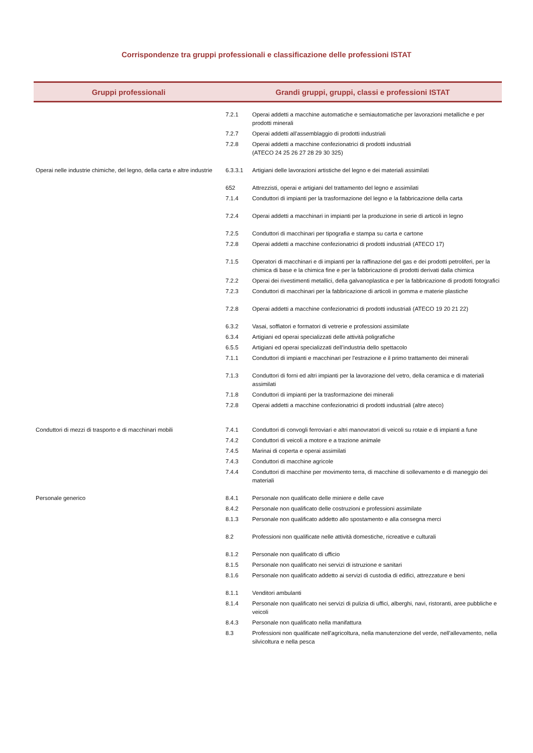Corrispondenze tra gruppi professionali e classificazione delle professioni ISTAT
| Gruppi professionali | Grandi gruppi, gruppi, classi e professioni ISTAT | |
| --- | --- | --- |
| | 7.2.1 | Operai addetti a macchine automatiche e semiautomatiche per lavorazioni metalliche e per prodotti minerali |
| | 7.2.7 | Operai addetti all'assemblaggio di prodotti industriali |
| | 7.2.8 | Operai addetti a macchine confezionatrici di prodotti industriali (ATECO 24 25 26 27 28 29 30 325) |
| Operai nelle industrie chimiche, del legno, della carta e altre industrie | 6.3.3.1 | Artigiani delle lavorazioni artistiche del legno e dei materiali assimilati |
| | 652 | Attrezzisti, operai e artigiani del trattamento del legno e assimilati |
| | 7.1.4 | Conduttori di impianti per la trasformazione del legno e la fabbricazione della carta |
| | 7.2.4 | Operai addetti a macchinari in impianti per la produzione in serie di articoli in legno |
| | 7.2.5 | Conduttori di macchinari per tipografia e stampa su carta e cartone |
| | 7.2.8 | Operai addetti a macchine confezionatrici di prodotti industriali (ATECO 17) |
| | 7.1.5 | Operatori di macchinari e di impianti per la raffinazione del gas e dei prodotti petroliferi, per la chimica di base e la chimica fine e per la fabbricazione di prodotti derivati dalla chimica |
| | 7.2.2 | Operai dei rivestimenti metallici, della galvanoplastica e per la fabbricazione di prodotti fotografici |
| | 7.2.3 | Conduttori di macchinari per la fabbricazione di articoli in gomma e materie plastiche |
| | 7.2.8 | Operai addetti a macchine confezionatrici di prodotti industriali (ATECO 19 20 21 22) |
| | 6.3.2 | Vasai, soffiatori e formatori di vetrerie e professioni assimilate |
| | 6.3.4 | Artigiani ed operai specializzati delle attività poligrafiche |
| | 6.5.5 | Artigiani ed operai specializzati dell’industria dello spettacolo |
| | 7.1.1 | Conduttori di impianti e macchinari per l'estrazione e il primo trattamento dei minerali |
| | 7.1.3 | Conduttori di forni ed altri impianti per la lavorazione del vetro, della ceramica e di materiali assimilati |
| | 7.1.8 | Conduttori di impianti per la trasformazione dei minerali |
| | 7.2.8 | Operai addetti a macchine confezionatrici di prodotti industriali (altre ateco) |
| Conduttori di mezzi di trasporto e di macchinari mobili | 7.4.1 | Conduttori di convogli ferroviari e altri manovratori di veicoli su rotaie e di impianti a fune |
| | 7.4.2 | Conduttori di veicoli a motore e a trazione animale |
| | 7.4.5 | Marinai di coperta e operai assimilati |
| | 7.4.3 | Conduttori di macchine agricole |
| | 7.4.4 | Conduttori di macchine per movimento terra, di macchine di sollevamento e di maneggio dei materiali |
| Personale generico | 8.4.1 | Personale non qualificato delle miniere e delle cave |
| | 8.4.2 | Personale non qualificato delle costruzioni e professioni assimilate |
| | 8.1.3 | Personale non qualificato addetto allo spostamento e alla consegna merci |
| | 8.2 | Professioni non qualificate nelle attività domestiche, ricreative e culturali |
| | 8.1.2 | Personale non qualificato di ufficio |
| | 8.1.5 | Personale non qualificato nei servizi di istruzione e sanitari |
| | 8.1.6 | Personale non qualificato addetto ai servizi di custodia di edifici, attrezzature e beni |
| | 8.1.1 | Venditori ambulanti |
| | 8.1.4 | Personale non qualificato nei servizi di pulizia di uffici, alberghi, navi, ristoranti, aree pubbliche e veicoli |
| | 8.4.3 | Personale non qualificato nella manifattura |
| | 8.3 | Professioni non qualificate nell'agricoltura, nella manutenzione del verde, nell'allevamento, nella silvicoltura e nella pesca |